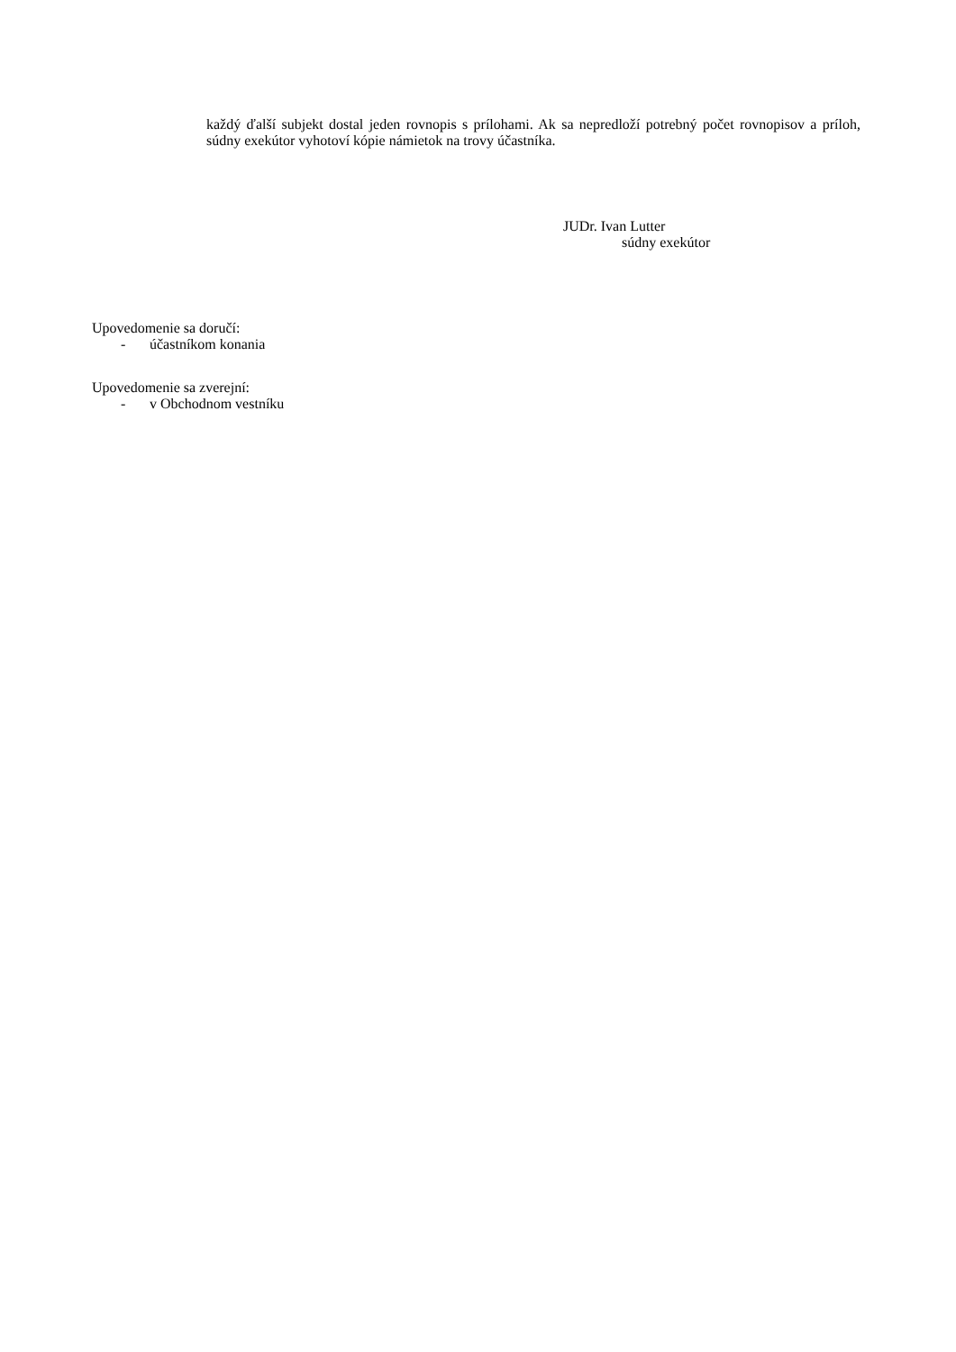každý ďalší subjekt dostal jeden rovnopis s prílohami. Ak sa nepredloží potrebný počet rovnopisov a príloh, súdny exekútor vyhotoví kópie námietok na trovy účastníka.
JUDr. Ivan Lutter
súdny exekútor
Upovedomenie sa doručí:
- účastníkom konania
Upovedomenie sa zverejní:
- v Obchodnom vestníku